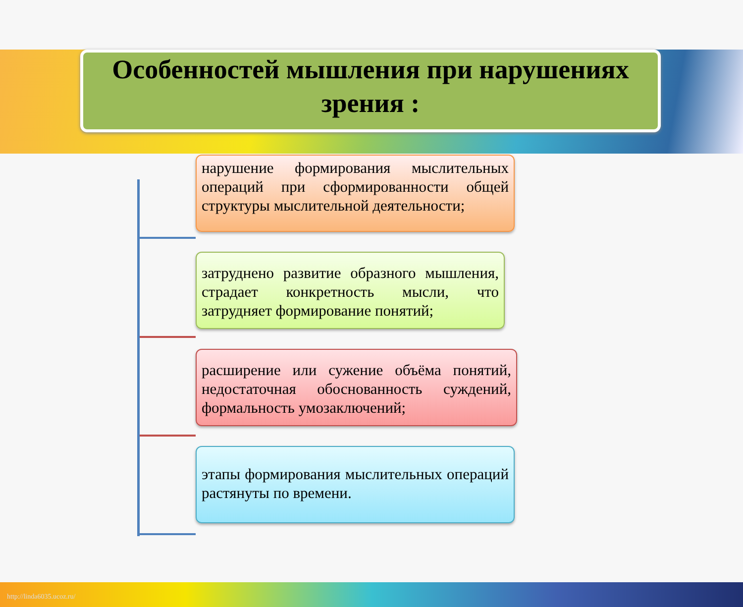Особенностей мышления при нарушениях зрения :
нарушение формирования мыслительных операций при сформированности общей структуры мыслительной деятельности;
затруднено развитие образного мышления, страдает конкретность мысли, что затрудняет формирование понятий;
расширение или сужение объёма понятий, недостаточная обоснованность суждений, формальность умозаключений;
этапы формирования мыслительных операций растянуты по времени.
http://linda6035.ucoz.ru/